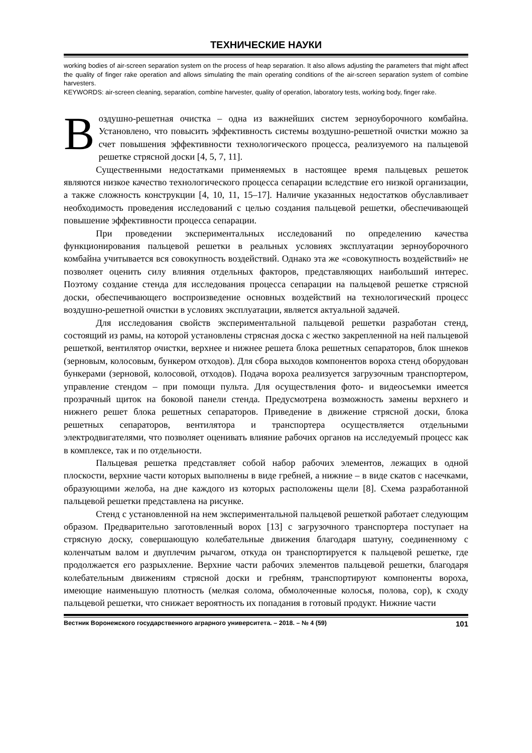ТЕХНИЧЕСКИЕ НАУКИ
working bodies of air-screen separation system on the process of heap separation. It also allows adjusting the parameters that might affect the quality of finger rake operation and allows simulating the main operating conditions of the air-screen separation system of combine harvesters.
KEYWORDS: air-screen cleaning, separation, combine harvester, quality of operation, laboratory tests, working body, finger rake.
Воздушно-решетная очистка – одна из важнейших систем зерноуборочного комбайна. Установлено, что повысить эффективность системы воздушно-решетной очистки можно за счет повышения эффективности технологического процесса, реализуемого на пальцевой решетке стрясной доски [4, 5, 7, 11].
Существенными недостатками применяемых в настоящее время пальцевых решеток являются низкое качество технологического процесса сепарации вследствие его низкой организации, а также сложность конструкции [4, 10, 11, 15–17]. Наличие указанных недостатков обуславливает необходимость проведения исследований с целью создания пальцевой решетки, обеспечивающей повышение эффективности процесса сепарации.
При проведении экспериментальных исследований по определению качества функционирования пальцевой решетки в реальных условиях эксплуатации зерноуборочного комбайна учитывается вся совокупность воздействий. Однако эта же «совокупность воздействий» не позволяет оценить силу влияния отдельных факторов, представляющих наибольший интерес. Поэтому создание стенда для исследования процесса сепарации на пальцевой решетке стрясной доски, обеспечивающего воспроизведение основных воздействий на технологический процесс воздушно-решетной очистки в условиях эксплуатации, является актуальной задачей.
Для исследования свойств экспериментальной пальцевой решетки разработан стенд, состоящий из рамы, на которой установлены стрясная доска с жестко закрепленной на ней пальцевой решеткой, вентилятор очистки, верхнее и нижнее решета блока решетных сепараторов, блок шнеков (зерновым, колосовым, бункером отходов). Для сбора выходов компонентов вороха стенд оборудован бункерами (зерновой, колосовой, отходов). Подача вороха реализуется загрузочным транспортером, управление стендом – при помощи пульта. Для осуществления фото- и видеосъемки имеется прозрачный щиток на боковой панели стенда. Предусмотрена возможность замены верхнего и нижнего решет блока решетных сепараторов. Приведение в движение стрясной доски, блока решетных сепараторов, вентилятора и транспортера осуществляется отдельными электродвигателями, что позволяет оценивать влияние рабочих органов на исследуемый процесс как в комплексе, так и по отдельности.
Пальцевая решетка представляет собой набор рабочих элементов, лежащих в одной плоскости, верхние части которых выполнены в виде гребней, а нижние – в виде скатов с насечками, образующими желоба, на дне каждого из которых расположены щели [8]. Схема разработанной пальцевой решетки представлена на рисунке.
Стенд с установленной на нем экспериментальной пальцевой решеткой работает следующим образом. Предварительно заготовленный ворох [13] с загрузочного транспортера поступает на стрясную доску, совершающую колебательные движения благодаря шатуну, соединенному с коленчатым валом и двуплечим рычагом, откуда он транспортируется к пальцевой решетке, где продолжается его разрыхление. Верхние части рабочих элементов пальцевой решетки, благодаря колебательным движениям стрясной доски и гребням, транспортируют компоненты вороха, имеющие наименьшую плотность (мелкая солома, обмолоченные колосья, полова, сор), к сходу пальцевой решетки, что снижает вероятность их попадания в готовый продукт. Нижние части
Вестник Воронежского государственного аграрного университета. – 2018. – № 4 (59) 101